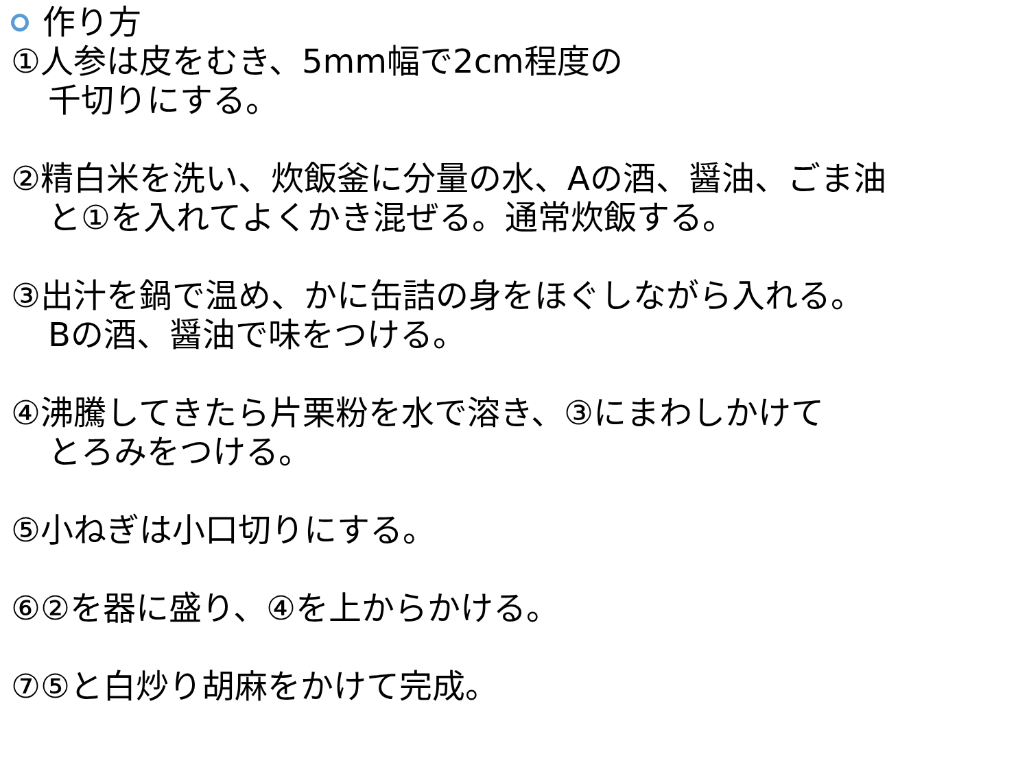作り方
①人参は皮をむき、5mm幅で2cm程度の
千切りにする。
②精白米を洗い、炊飯釜に分量の水、Aの酒、醤油、ごま油
と①を入れてよくかき混ぜる。通常炊飯する。
③出汁を鍋で温め、かに缶詰の身をほぐしながら入れる。
Bの酒、醤油で味をつける。
④沸騰してきたら片栗粉を水で溶き、③にまわしかけて
とろみをつける。
⑤小ねぎは小口切りにする。
⑥②を器に盛り、④を上からかける。
⑦⑤と白炒り胡麻をかけて完成。